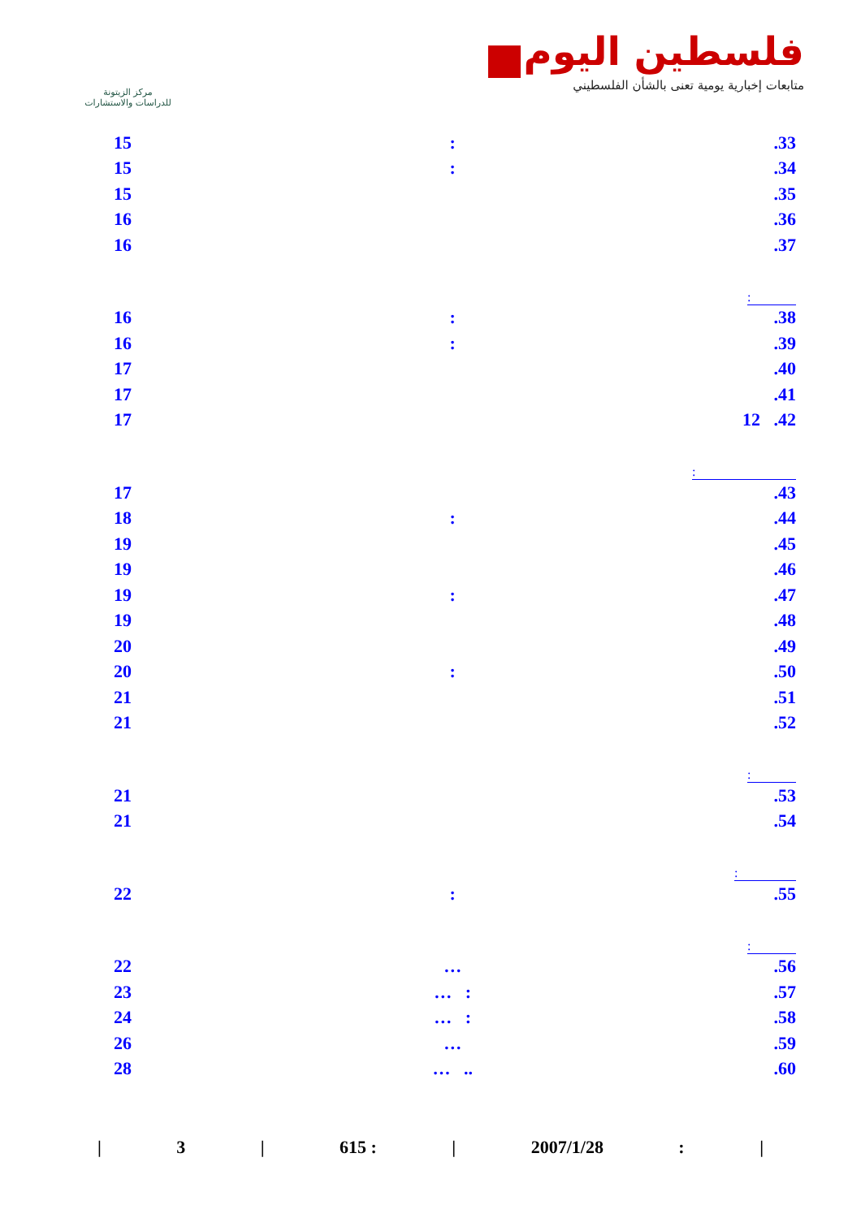مركز الزيتونة
للدراسات والاستشارات
فلسطين اليوم
متابعات إخبارية يومية تعنى بالشأن الفلسطيني
15:.33
15:.34
15.35
16.36
16.37
:
16:.38
16:.39
17.40
17.41
17 12 .42
:
17.43
18:.44
19.45
19.46
19:.47
19.48
20.49
20:.50
21.51
21.52
:
21.53
21.54
:
22:.55
:
22 ….56
23 … :.57
24 … :.58
26 ….59
28 … ...60
| 3 | 615 : | 2007/1/28: |